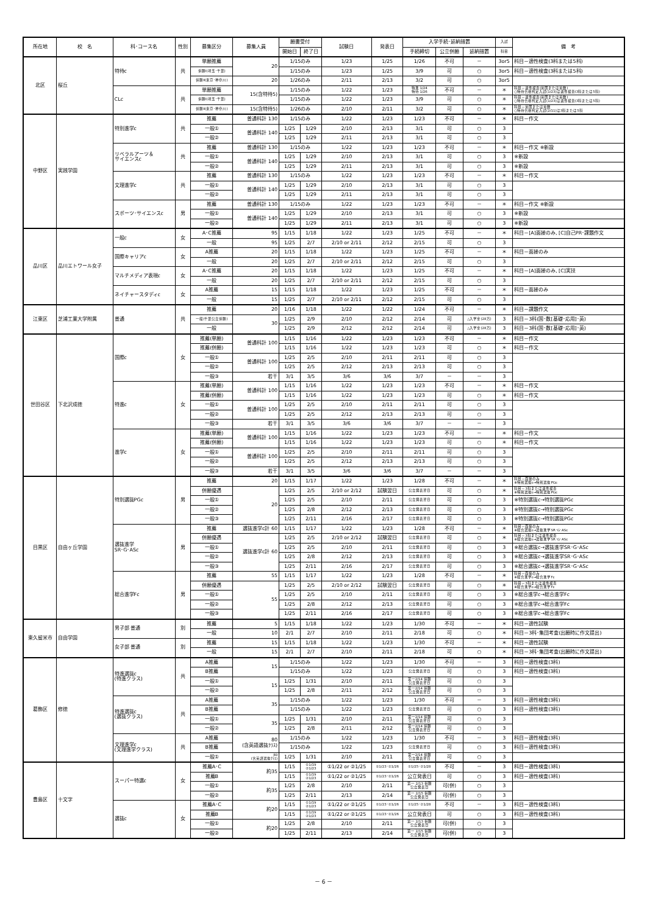| 所在地 | 校 名 | 科･コース名 | 性別 | 募集区分 | 募集人員 | 願書受付 | | 試験日 | 発表日 | 入学手続･延納措置 | | | 入試 | 備 考 |
| --- | --- | --- | --- | --- | --- | --- | --- | --- | --- | --- | --- | --- | --- | --- |
| | | | | | | 開始日 | 終了日 | | | 手続締切 | 公立併願 | 延納措置 | 科目 | |
| 北区 | 桜丘 | 特待c | 共 | 単願推薦 | 20 | 1/15のみ | | 1/23 | 1/25 | 1/26 | 不可 | － | 3or5 | 科目－適性検査(3科または5科) |
| | | | | 併願Ⅰ(埼玉･千葉) | | 1/15のみ | | 1/23 | 1/25 | 3/9 | 可 | ○ | 3or5 | 科目－適性検査(3科または5科) |
| | | | | 併願Ⅱ(東京･神奈川) | 20 | 1/26のみ | | 2/11 | 2/13 | 3/2 | 可 | ○ | 3or5 | |
| | | CLc | 共 | 単願推薦 | 15(含特待5) | 1/15のみ | | 1/22 | 1/23 | 特進 1/24 特待 1/26 | 不可 | － | ＊ | 科目－適性検査(英国または英数) ○特待合格判定入試(1/23)は適性検査(3科または5科) |
| | | | | 併願Ⅰ(埼玉･千葉) | | 1/15のみ | | 1/22 | 1/23 | 3/9 | 可 | ○ | ＊ | 科目－適性検査(英国または英数) ○特待合格判定入試(1/23)は適性検査(3科または5科) |
| | | | | 併願Ⅱ(東京･神奈川) | 15(含特待5) | 1/26のみ | | 2/10 | 2/11 | 3/2 | 可 | ○ | ＊ | 科目－英国または英数 ○特待合格判定入試(2/11)は3科または5科 |
| 中野区 | 実践学園 | 特別進学c | 共 | 推薦 | 普通科計 130 | 1/15のみ | | 1/22 | 1/23 | 1/23 | 不可 | － | ＊ | 科目－作文 |
| | | | | 一般① | 普通科計 140 | 1/25 | 1/29 | 2/10 | 2/13 | 3/1 | 可 | ○ | 3 | |
| | | | | 一般② | | 1/25 | 1/29 | 2/11 | 2/13 | 3/1 | 可 | ○ | 3 | |
| | | リベラルアーツ＆ サイエンスc | 共 | 推薦 | 普通科計 130 | 1/15のみ | | 1/22 | 1/23 | 1/23 | 不可 | － | ＊ | 科目－作文 ※新設 |
| | | | | 一般① | 普通科計 140 | 1/25 | 1/29 | 2/10 | 2/13 | 3/1 | 可 | ○ | 3 | ※新設 |
| | | | | 一般② | | 1/25 | 1/29 | 2/11 | 2/13 | 3/1 | 可 | ○ | 3 | ※新設 |
| | | 文理進学c | 共 | 推薦 | 普通科計 130 | 1/15のみ | | 1/22 | 1/23 | 1/23 | 不可 | － | ＊ | 科目－作文 |
| | | | | 一般① | 普通科計 140 | 1/25 | 1/29 | 2/10 | 2/13 | 3/1 | 可 | ○ | 3 | |
| | | | | 一般② | | 1/25 | 1/29 | 2/11 | 2/13 | 3/1 | 可 | ○ | 3 | |
| | | スポーツ･サイエンスc | 男 | 推薦 | 普通科計 130 | 1/15のみ | | 1/22 | 1/23 | 1/23 | 不可 | － | ＊ | 科目－作文 ※新設 |
| | | | | 一般① | 普通科計 140 | 1/25 | 1/29 | 2/10 | 2/13 | 3/1 | 可 | ○ | 3 | ※新設 |
| | | | | 一般② | | 1/25 | 1/29 | 2/11 | 2/13 | 3/1 | 可 | ○ | 3 | ※新設 |
| 品川区 | 品川エトワール女子 | 一般c | 女 | A･C推薦 | 95 | 1/15 | 1/18 | 1/22 | 1/23 | 1/25 | 不可 | － | ＊ | 科目－[A]面接のみ, [C]自己PR･課題作文 |
| | | | | 一般 | 95 | 1/25 | 2/7 | 2/10 or 2/11 | 2/12 | 2/15 | 可 | ○ | 3 | |
| | | 国際キャリアc | 女 | A推薦 | 20 | 1/15 | 1/18 | 1/22 | 1/23 | 1/25 | 不可 | － | ＊ | 科目－面接のみ |
| | | | | 一般 | 20 | 1/25 | 2/7 | 2/10 or 2/11 | 2/12 | 2/15 | 可 | ○ | 3 | |
| | | マルチメディア表現c | 女 | A･C推薦 | 20 | 1/15 | 1/18 | 1/22 | 1/23 | 1/25 | 不可 | － | ＊ | 科目－[A]面接のみ, [C]実技 |
| | | | | 一般 | 20 | 1/25 | 2/7 | 2/10 or 2/11 | 2/12 | 2/15 | 可 | ○ | 3 | |
| | | ネイチャースタディc | 女 | A推薦 | 15 | 1/15 | 1/18 | 1/22 | 1/23 | 1/25 | 不可 | － | ＊ | 科目－面接のみ |
| | | | | 一般 | 15 | 1/25 | 2/7 | 2/10 or 2/11 | 2/12 | 2/15 | 可 | ○ | 3 | |
| 江東区 | 芝浦工業大学附属 | 普通 | 共 | 推薦 | 20 | 1/16 | 1/18 | 1/22 | 1/22 | 1/24 | 不可 | － | ＊ | 科目－課題作文 |
| | | | | 一般(千葉公立併願) | 30 | 1/25 | 2/9 | 2/10 | 2/12 | 2/14 | 可 | △入学金(28万) | 3 | 科目－3科(国･数[基礎･応用]･英) |
| | | | | 一般 | | 1/25 | 2/9 | 2/12 | 2/12 | 2/14 | 可 | △入学金(28万) | 3 | 科目－3科(国･数[基礎･応用]･英) |
| 世田谷区 | 下北沢成徳 | 国際c | 女 | 推薦(単願) | 普通科計 100 | 1/15 | 1/16 | 1/22 | 1/23 | 1/23 | 不可 | － | ＊ | 科目－作文 |
| | | | | 推薦(併願) | | 1/15 | 1/16 | 1/22 | 1/23 | 1/23 | 可 | ○ | ＊ | 科目－作文 |
| | | | | 一般① | 普通科計 100 | 1/25 | 2/5 | 2/10 | 2/11 | 2/11 | 可 | ○ | 3 | |
| | | | | 一般② | | 1/25 | 2/5 | 2/12 | 2/13 | 2/13 | 可 | ○ | 3 | |
| | | | | 一般③ | 若干 | 3/1 | 3/5 | 3/6 | 3/6 | 3/7 | － | － | 3 | |
| | | 特進c | 女 | 推薦(単願) | 普通科計 100 | 1/15 | 1/16 | 1/22 | 1/23 | 1/23 | 不可 | － | ＊ | 科目－作文 |
| | | | | 推薦(併願) | | 1/15 | 1/16 | 1/22 | 1/23 | 1/23 | 可 | ○ | ＊ | 科目－作文 |
| | | | | 一般① | 普通科計 100 | 1/25 | 2/5 | 2/10 | 2/11 | 2/11 | 可 | ○ | 3 | |
| | | | | 一般② | | 1/25 | 2/5 | 2/12 | 2/13 | 2/13 | 可 | ○ | 3 | |
| | | | | 一般③ | 若干 | 3/1 | 3/5 | 3/6 | 3/6 | 3/7 | － | － | 3 | |
| | | 進学c | 女 | 推薦(単願) | 普通科計 100 | 1/15 | 1/16 | 1/22 | 1/23 | 1/23 | 不可 | － | ＊ | 科目－作文 |
| | | | | 推薦(併願) | | 1/15 | 1/16 | 1/22 | 1/23 | 1/23 | 可 | ○ | ＊ | 科目－作文 |
| | | | | 一般① | 普通科計 100 | 1/25 | 2/5 | 2/10 | 2/11 | 2/11 | 可 | ○ | 3 | |
| | | | | 一般② | | 1/25 | 2/5 | 2/12 | 2/13 | 2/13 | 可 | ○ | 3 | |
| | | | | 一般③ | 若干 | 3/1 | 3/5 | 3/6 | 3/6 | 3/7 | － | － | 3 | |
| 目黒区 | 自由ヶ丘学園 | 特別選抜PGc | 男 | 推薦 | 20 | 1/15 | 1/17 | 1/22 | 1/23 | 1/28 | 不可 | － | ＊ | 科目－面接のみ ※特別選抜c→特別選抜PGc |
| | | | | 併願優遇 | 20 | 1/25 | 2/5 | 2/10 or 2/12 | 試験翌日 | 公立発表翌日 | 可 | ○ | ＊ | 科目－3科または適性検査 ※特別選抜c→特別選抜PGc |
| | | | | 一般① | | 1/25 | 2/5 | 2/10 | 2/11 | 公立発表翌日 | 可 | ○ | 3 | ※特別選抜c→特別選抜PGc |
| | | | | 一般② | | 1/25 | 2/8 | 2/12 | 2/13 | 公立発表翌日 | 可 | ○ | 3 | ※特別選抜c→特別選抜PGc |
| | | | | 一般③ | | 1/25 | 2/11 | 2/16 | 2/17 | 公立発表翌日 | 可 | ○ | 3 | ※特別選抜c→特別選抜PGc |
| | | 選抜進学 SR･G･ASc | 男 | 推薦 | 選抜進学c計 60 | 1/15 | 1/17 | 1/22 | 1/23 | 1/28 | 不可 | － | ＊ | 科目－面接のみ ※総合選抜c→選抜進学SR･G･ASc |
| | | | | 併願優遇 | 選抜進学c計 60 | 1/25 | 2/5 | 2/10 or 2/12 | 試験翌日 | 公立発表翌日 | 可 | ○ | ＊ | 科目－3科または適性検査 ※総合選抜c→選抜進学SR･G･ASc |
| | | | | 一般① | | 1/25 | 2/5 | 2/10 | 2/11 | 公立発表翌日 | 可 | ○ | 3 | ※総合選抜c→選抜進学SR･G･ASc |
| | | | | 一般② | | 1/25 | 2/8 | 2/12 | 2/13 | 公立発表翌日 | 可 | ○ | 3 | ※総合選抜c→選抜進学SR･G･ASc |
| | | | | 一般③ | | 1/25 | 2/11 | 2/16 | 2/17 | 公立発表翌日 | 可 | ○ | 3 | ※総合選抜c→選抜進学SR･G･ASc |
| | | 総合進学Fc | 男 | 推薦 | 55 | 1/15 | 1/17 | 1/22 | 1/23 | 1/28 | 不可 | － | ＊ | 科目－面接のみ ※総合進学c→総合進学Fc |
| | | | | 併願優遇 | 55 | 1/25 | 2/5 | 2/10 or 2/12 | 試験翌日 | 公立発表翌日 | 可 | ○ | ＊ | 科目－3科または適性検査 ※総合進学c→総合進学Fc |
| | | | | 一般① | | 1/25 | 2/5 | 2/10 | 2/11 | 公立発表翌日 | 可 | ○ | 3 | ※総合進学c→総合進学Fc |
| | | | | 一般② | | 1/25 | 2/8 | 2/12 | 2/13 | 公立発表翌日 | 可 | ○ | 3 | ※総合進学c→総合進学Fc |
| | | | | 一般③ | | 1/25 | 2/11 | 2/16 | 2/17 | 公立発表翌日 | 可 | ○ | 3 | ※総合進学c→総合進学Fc |
| 東久留米市 | 自由学園 | 男子部 普通 | 別 | 推薦 | 5 | 1/15 | 1/18 | 1/22 | 1/23 | 1/30 | 不可 | － | ＊ | 科目－適性試験 |
| | | | | 一般 | 10 | 2/1 | 2/7 | 2/10 | 2/11 | 2/18 | 可 | ○ | ＊ | 科目－3科･集団考査(出願時に作文提出) |
| | | 女子部 普通 | 別 | 推薦 | 15 | 1/15 | 1/18 | 1/22 | 1/23 | 1/30 | 不可 | － | ＊ | 科目－適性試験 |
| | | | | 一般 | 15 | 2/1 | 2/7 | 2/10 | 2/11 | 2/18 | 可 | ○ | ＊ | 科目－3科･集団考査(出願時に作文提出) |
| 葛飾区 | 修徳 | 特進選抜c (特進クラス) | 共 | A推薦 | 15 | 1/15のみ | | 1/22 | 1/23 | 1/30 | 不可 | － | 3 | 科目－適性検査(3科) |
| | | | | B推薦 | | 1/15のみ | | 1/22 | 1/23 | 公立発表翌日 | 可 | ○ | 3 | 科目－適性検査(3科) |
| | | | | 一般① | 15 | 1/25 | 1/31 | 2/10 | 2/11 | 第一2/14 併願 公立発表翌日 | 可 | ○ | 3 | |
| | | | | 一般② | | 1/25 | 2/8 | 2/11 | 2/12 | 第一2/14 併願 公立発表翌日 | 可 | ○ | 3 | |
| | | 特進選抜c (選抜クラス) | 共 | A推薦 | 35 | 1/15のみ | | 1/22 | 1/23 | 1/30 | 不可 | － | 3 | 科目－適性検査(3科) |
| | | | | B推薦 | | 1/15のみ | | 1/22 | 1/23 | 公立発表翌日 | 可 | ○ | 3 | 科目－適性検査(3科) |
| | | | | 一般① | 35 | 1/25 | 1/31 | 2/10 | 2/11 | 第一2/14 併願 公立発表翌日 | 可 | ○ | 3 | |
| | | | | 一般② | | 1/25 | 2/8 | 2/11 | 2/12 | 第一2/14 併願 公立発表翌日 | 可 | ○ | 3 | |
| | | 文理進学c (文理進学クラス) | 共 | A推薦 | 80 (含英語選抜ｸﾗｽ) | 1/15のみ | | 1/22 | 1/23 | 1/30 | 不可 | － | 3 | 科目－適性検査(3科) |
| | | | | B推薦 | | 1/15のみ | | 1/22 | 1/23 | 公立発表翌日 | 可 | ○ | 3 | 科目－適性検査(3科) |
| | | | | 一般① | 80 (含英語選抜ｸﾗｽ) | 1/25 | 1/31 | 2/10 | 2/11 | 第一2/14 併願 公立発表翌日 | 可 | ○ | 3 | |
| 豊島区 | 十文字 | スーパー特選c | 女 | 推薦A･C | 約35 | 1/15 | ①1/19 ②1/23 | ①1/22 or ②1/25 | ①1/23･②1/26 | ①1/25･②1/28 | 不可 | － | 3 | 科目－適性検査(3科) |
| | | | | 推薦B | | 1/15 | ①1/19 ②1/23 | ①1/22 or ②1/25 | ①1/23･②1/26 | 公立発表日 | 可 | ○ | 3 | 科目－適性検査(3科) |
| | | | | 一般① | 約35 | 1/25 | 2/8 | 2/10 | 2/11 | 第一 2/13 併願 公立発表日 | 可(併) | ○ | 3 | |
| | | | | 一般② | | 1/25 | 2/11 | 2/13 | 2/14 | 第一 2/15 併願 公立発表日 | 可(併) | ○ | 3 | |
| | | 選抜c | 女 | 推薦A･C | 約20 | 1/15 | ①1/19 ②1/23 | ①1/22 or ②1/25 | ①1/23･②1/26 | ①1/25･②1/28 | 不可 | － | 3 | 科目－適性検査(3科) |
| | | | | 推薦B | | 1/15 | ①1/19 ②1/23 | ①1/22 or ②1/25 | ①1/23･②1/26 | 公立発表日 | 可 | ○ | 3 | 科目－適性検査(3科) |
| | | | | 一般① | 約20 | 1/25 | 2/8 | 2/10 | 2/11 | 第一 2/13 併願 公立発表日 | 可(併) | ○ | 3 | |
| | | | | 一般② | | 1/25 | 2/11 | 2/13 | 2/14 | 第一 2/15 併願 公立発表日 | 可(併) | ○ | 3 | |
－ 6 －